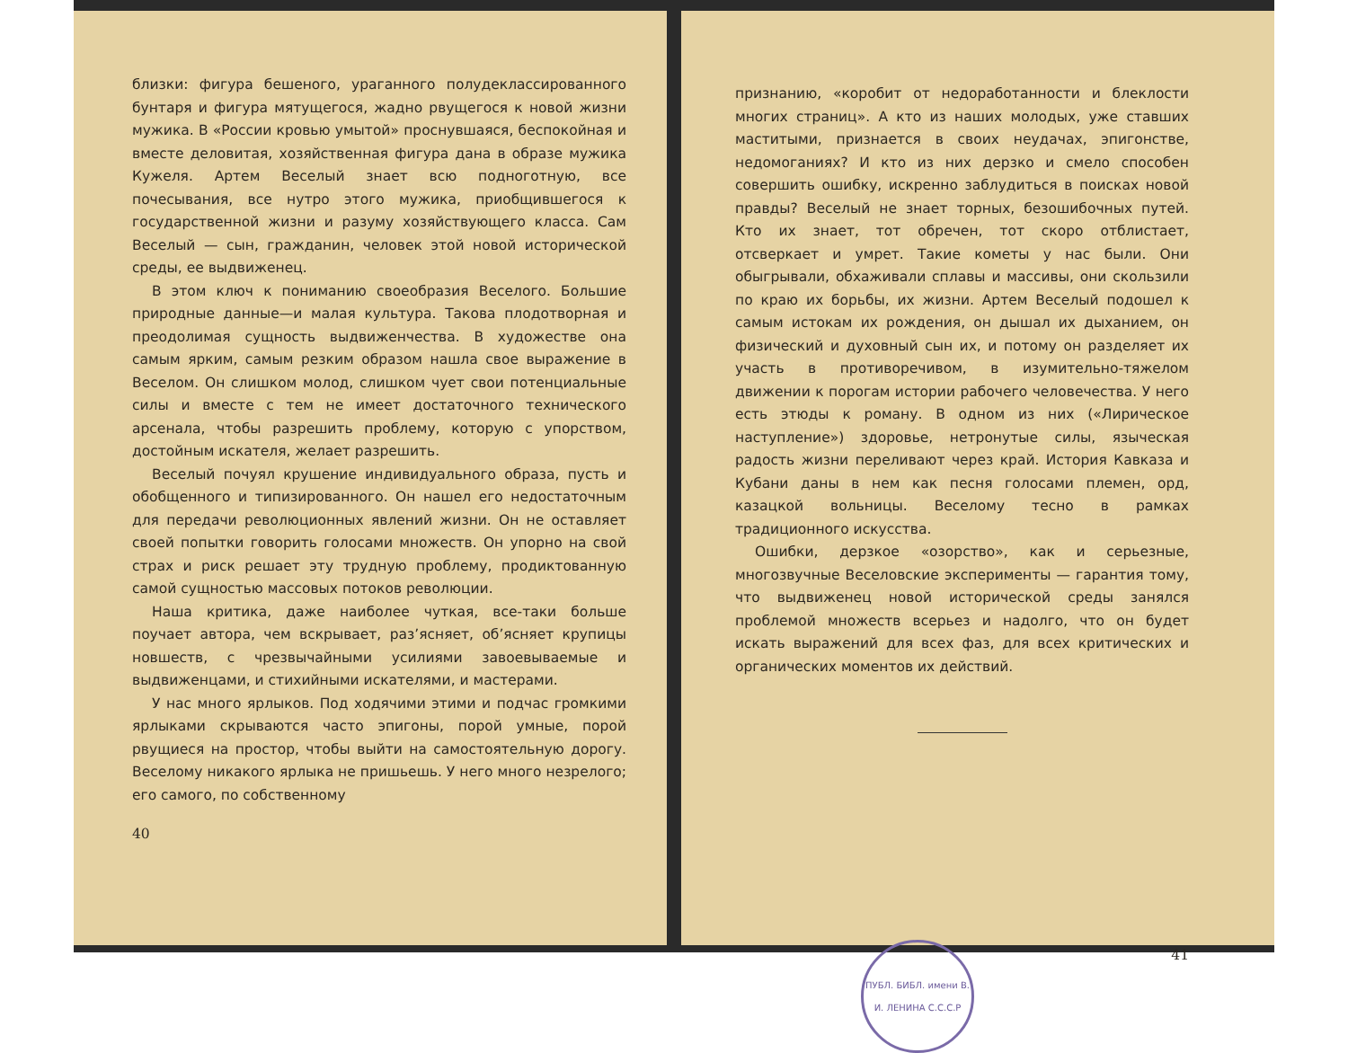близки: фигура бешеного, ураганного полудеклассированного бунтаря и фигура мятущегося, жадно рвущегося к новой жизни мужика. В «России кровью умытой» проснувшаяся, беспокойная и вместе деловитая, хозяйственная фигура дана в образе мужика Кужеля. Артем Веселый знает всю подноготную, все почесывания, все нутро этого мужика, приобщившегося к государственной жизни и разуму хозяйствующего класса. Сам Веселый — сын, гражданин, человек этой новой исторической среды, ее выдвиженец.
В этом ключ к пониманию своеобразия Веселого. Большие природные данные—и малая культура. Такова плодотворная и преодолимая сущность выдвиженчества. В художестве она самым ярким, самым резким образом нашла свое выражение в Веселом. Он слишком молод, слишком чует свои потенциальные силы и вместе с тем не имеет достаточного технического арсенала, чтобы разрешить проблему, которую с упорством, достойным искателя, желает разрешить.
Веселый почуял крушение индивидуального образа, пусть и обобщенного и типизированного. Он нашел его недостаточным для передачи революционных явлений жизни. Он не оставляет своей попытки говорить голосами множеств. Он упорно на свой страх и риск решает эту трудную проблему, продиктованную самой сущностью массовых потоков революции.
Наша критика, даже наиболее чуткая, все-таки больше поучает автора, чем вскрывает, раз’ясняет, об’ясняет крупицы новшеств, с чрезвычайными усилиями завоевываемые и выдвиженцами, и стихийными искателями, и мастерами.
У нас много ярлыков. Под ходячими этими и подчас громкими ярлыками скрываются часто эпигоны, порой умные, порой рвущиеся на простор, чтобы выйти на самостоятельную дорогу. Веселому никакого ярлыка не пришьешь. У него много незрелого; его самого, по собственному
40
признанию, «коробит от недоработанности и блеклости многих страниц». А кто из наших молодых, уже ставших маститыми, признается в своих неудачах, эпигонстве, недомоганиях? И кто из них дерзко и смело способен совершить ошибку, искренно заблудиться в поисках новой правды? Веселый не знает торных, безошибочных путей. Кто их знает, тот обречен, тот скоро отблистает, отсверкает и умрет. Такие кометы у нас были. Они обыгрывали, обхаживали сплавы и массивы, они скользили по краю их борьбы, их жизни. Артем Веселый подошел к самым истокам их рождения, он дышал их дыханием, он физический и духовный сын их, и потому он разделяет их участь в противоречивом, в изумительно-тяжелом движении к порогам истории рабочего человечества. У него есть этюды к роману. В одном из них («Лирическое наступление») здоровье, нетронутые силы, языческая радость жизни переливают через край. История Кавказа и Кубани даны в нем как песня голосами племен, орд, казацкой вольницы. Веселому тесно в рамках традиционного искусства.
Ошибки, дерзкое «озорство», как и серьезные, многозвучные Веселовские эксперименты — гарантия тому, что выдвиженец новой исторической среды занялся проблемой множеств всерьез и надолго, что он будет искать выражений для всех фаз, для всех критических и органических моментов их действий.
ПУБЛ. БИБЛ. имени В. И. ЛЕНИНА С.С.С.Р
41